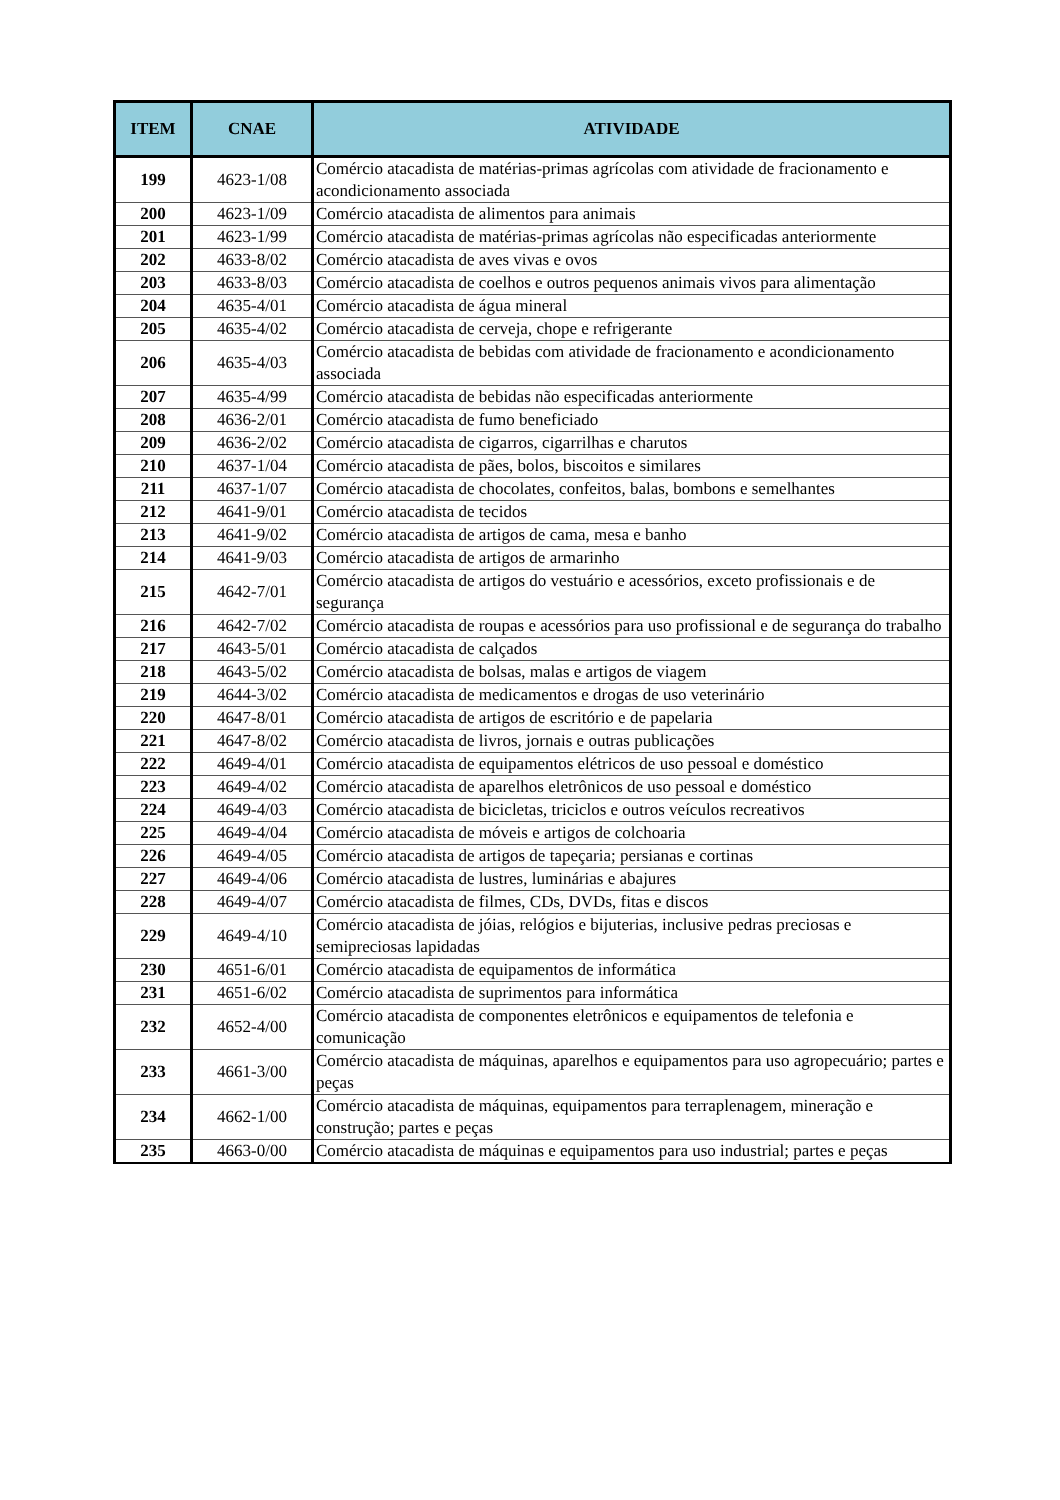| ITEM | CNAE | ATIVIDADE |
| --- | --- | --- |
| 199 | 4623-1/08 | Comércio atacadista de matérias-primas agrícolas com atividade de fracionamento e acondicionamento associada |
| 200 | 4623-1/09 | Comércio atacadista de alimentos para animais |
| 201 | 4623-1/99 | Comércio atacadista de matérias-primas agrícolas não especificadas anteriormente |
| 202 | 4633-8/02 | Comércio atacadista de aves vivas e ovos |
| 203 | 4633-8/03 | Comércio atacadista de coelhos e outros pequenos animais vivos para alimentação |
| 204 | 4635-4/01 | Comércio atacadista de água mineral |
| 205 | 4635-4/02 | Comércio atacadista de cerveja, chope e refrigerante |
| 206 | 4635-4/03 | Comércio atacadista de bebidas com atividade de fracionamento e acondicionamento associada |
| 207 | 4635-4/99 | Comércio atacadista de bebidas não especificadas anteriormente |
| 208 | 4636-2/01 | Comércio atacadista de fumo beneficiado |
| 209 | 4636-2/02 | Comércio atacadista de cigarros, cigarrilhas e charutos |
| 210 | 4637-1/04 | Comércio atacadista de pães, bolos, biscoitos e similares |
| 211 | 4637-1/07 | Comércio atacadista de chocolates, confeitos, balas, bombons e semelhantes |
| 212 | 4641-9/01 | Comércio atacadista de tecidos |
| 213 | 4641-9/02 | Comércio atacadista de artigos de cama, mesa e banho |
| 214 | 4641-9/03 | Comércio atacadista de artigos de armarinho |
| 215 | 4642-7/01 | Comércio atacadista de artigos do vestuário e acessórios, exceto profissionais e de segurança |
| 216 | 4642-7/02 | Comércio atacadista de roupas e acessórios para uso profissional e de segurança do trabalho |
| 217 | 4643-5/01 | Comércio atacadista de calçados |
| 218 | 4643-5/02 | Comércio atacadista de bolsas, malas e artigos de viagem |
| 219 | 4644-3/02 | Comércio atacadista de medicamentos e drogas de uso veterinário |
| 220 | 4647-8/01 | Comércio atacadista de artigos de escritório e de papelaria |
| 221 | 4647-8/02 | Comércio atacadista de livros, jornais e outras publicações |
| 222 | 4649-4/01 | Comércio atacadista de equipamentos elétricos de uso pessoal e doméstico |
| 223 | 4649-4/02 | Comércio atacadista de aparelhos eletrônicos de uso pessoal e doméstico |
| 224 | 4649-4/03 | Comércio atacadista de bicicletas, triciclos e outros veículos recreativos |
| 225 | 4649-4/04 | Comércio atacadista de móveis e artigos de colchoaria |
| 226 | 4649-4/05 | Comércio atacadista de artigos de tapeçaria; persianas e cortinas |
| 227 | 4649-4/06 | Comércio atacadista de lustres, luminárias e abajures |
| 228 | 4649-4/07 | Comércio atacadista de filmes, CDs, DVDs, fitas e discos |
| 229 | 4649-4/10 | Comércio atacadista de jóias, relógios e bijuterias, inclusive pedras preciosas e semipreciosas lapidadas |
| 230 | 4651-6/01 | Comércio atacadista de equipamentos de informática |
| 231 | 4651-6/02 | Comércio atacadista de suprimentos para informática |
| 232 | 4652-4/00 | Comércio atacadista de componentes eletrônicos e equipamentos de telefonia e comunicação |
| 233 | 4661-3/00 | Comércio atacadista de máquinas, aparelhos e equipamentos para uso agropecuário; partes e peças |
| 234 | 4662-1/00 | Comércio atacadista de máquinas, equipamentos para terraplenagem, mineração e construção; partes e peças |
| 235 | 4663-0/00 | Comércio atacadista de máquinas e equipamentos para uso industrial; partes e peças |